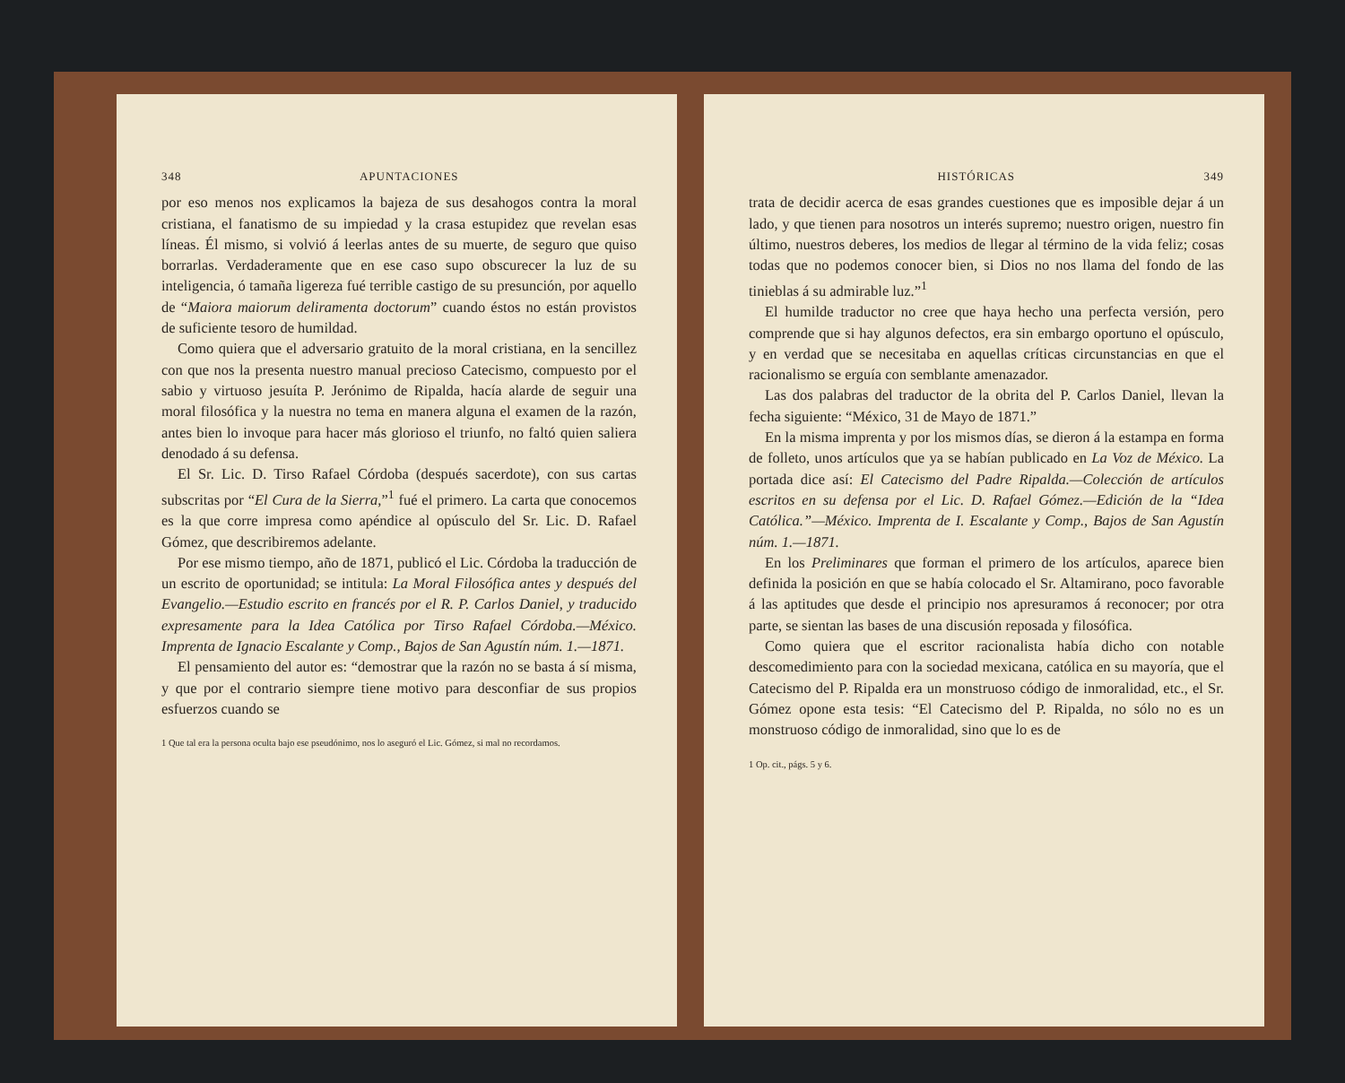348 APUNTACIONES
por eso menos nos explicamos la bajeza de sus desahogos contra la moral cristiana, el fanatismo de su impiedad y la crasa estupidez que revelan esas líneas. Él mismo, si volvió á leerlas antes de su muerte, de seguro que quiso borrarlas. Verdaderamente que en ese caso supo obscurecer la luz de su inteligencia, ó tamaña ligereza fué terrible castigo de su presunción, por aquello de “Maiora maiorum deliramenta doctorum” cuando éstos no están provistos de suficiente tesoro de humildad.
Como quiera que el adversario gratuito de la moral cristiana, en la sencillez con que nos la presenta nuestro manual precioso Catecismo, compuesto por el sabio y virtuoso jesuíta P. Jerónimo de Ripalda, hacía alarde de seguir una moral filosófica y la nuestra no tema en manera alguna el examen de la razón, antes bien lo invoque para hacer más glorioso el triunfo, no faltó quien saliera denodado á su defensa.
El Sr. Lic. D. Tirso Rafael Córdoba (después sacerdote), con sus cartas subscritas por “El Cura de la Sierra,”<sup>1</sup> fué el primero. La carta que conocemos es la que corre impresa como apéndice al opúsculo del Sr. Lic. D. Rafael Gómez, que describiremos adelante.
Por ese mismo tiempo, año de 1871, publicó el Lic. Córdoba la traducción de un escrito de oportunidad; se intitula: La Moral Filosófica antes y después del Evangelio.—Estudio escrito en francés por el R. P. Carlos Daniel, y traducido expresamente para la Idea Católica por Tirso Rafael Córdoba.—México. Imprenta de Ignacio Escalante y Comp., Bajos de San Agustín núm. 1.—1871.
El pensamiento del autor es: “demostrar que la razón no se basta á sí misma, y que por el contrario siempre tiene motivo para desconfiar de sus propios esfuerzos cuando se
1 Que tal era la persona oculta bajo ese pseudónimo, nos lo aseguró el Lic. Gómez, si mal no recordamos.
HISTÓRICAS 349
trata de decidir acerca de esas grandes cuestiones que es imposible dejar á un lado, y que tienen para nosotros un interés supremo; nuestro origen, nuestro fin último, nuestros deberes, los medios de llegar al término de la vida feliz; cosas todas que no podemos conocer bien, si Dios no nos llama del fondo de las tinieblas á su admirable luz.”<sup>1</sup>
El humilde traductor no cree que haya hecho una perfecta versión, pero comprende que si hay algunos defectos, era sin embargo oportuno el opúsculo, y en verdad que se necesitaba en aquellas críticas circunstancias en que el racionalismo se erguía con semblante amenazador.
Las dos palabras del traductor de la obrita del P. Carlos Daniel, llevan la fecha siguiente: “México, 31 de Mayo de 1871.”
En la misma imprenta y por los mismos días, se dieron á la estampa en forma de folleto, unos artículos que ya se habían publicado en La Voz de México. La portada dice así: El Catecismo del Padre Ripalda.—Colección de artículos escritos en su defensa por el Lic. D. Rafael Gómez.—Edición de la “Idea Católica.”—México. Imprenta de I. Escalante y Comp., Bajos de San Agustín núm. 1.—1871.
En los Preliminares que forman el primero de los artículos, aparece bien definida la posición en que se había colocado el Sr. Altamirano, poco favorable á las aptitudes que desde el principio nos apresuramos á reconocer; por otra parte, se sientan las bases de una discusión reposada y filosófica.
Como quiera que el escritor racionalista había dicho con notable descomedimiento para con la sociedad mexicana, católica en su mayoría, que el Catecismo del P. Ripalda era un monstruoso código de inmoralidad, etc., el Sr. Gómez opone esta tesis: “El Catecismo del P. Ripalda, no sólo no es un monstruoso código de inmoralidad, sino que lo es de
1 Op. cit., págs. 5 y 6.